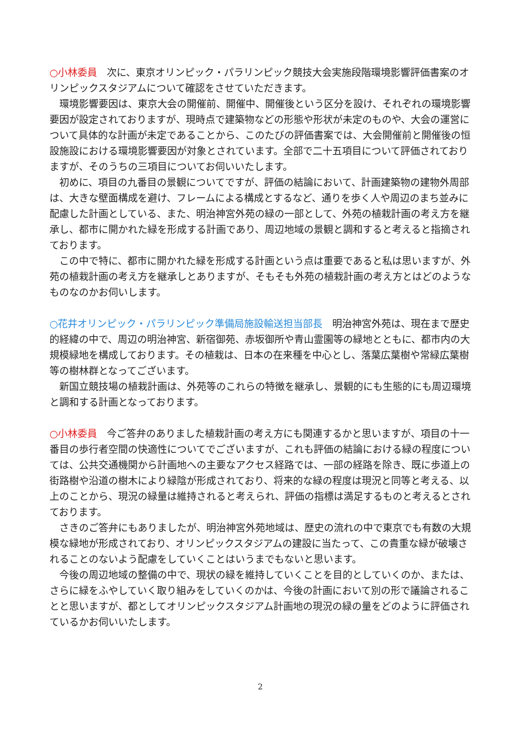○小林委員　次に、東京オリンピック・パラリンピック競技大会実施段階環境影響評価書案のオリンピックスタジアムについて確認をさせていただきます。
環境影響要因は、東京大会の開催前、開催中、開催後という区分を設け、それぞれの環境影響要因が設定されておりますが、現時点で建築物などの形態や形状が未定のものや、大会の運営について具体的な計画が未定であることから、このたびの評価書案では、大会開催前と開催後の恒設施設における環境影響要因が対象とされています。全部で二十五項目について評価されておりますが、そのうちの三項目についてお伺いいたします。
初めに、項目の九番目の景観についてですが、評価の結論において、計画建築物の建物外周部は、大きな壁面構成を避け、フレームによる構成とするなど、通りを歩く人や周辺のまち並みに配慮した計画としている、また、明治神宮外苑の緑の一部として、外苑の植栽計画の考え方を継承し、都市に開かれた緑を形成する計画であり、周辺地域の景観と調和すると考えると指摘されております。
この中で特に、都市に開かれた緑を形成する計画という点は重要であると私は思いますが、外苑の植栽計画の考え方を継承しとありますが、そもそも外苑の植栽計画の考え方とはどのようなものなのかお伺いします。
○花井オリンピック・パラリンピック準備局施設輸送担当部長　明治神宮外苑は、現在まで歴史的経緯の中で、周辺の明治神宮、新宿御苑、赤坂御所や青山霊園等の緑地とともに、都市内の大規模緑地を構成しております。その植栽は、日本の在来種を中心とし、落葉広葉樹や常緑広葉樹等の樹林群となってございます。
新国立競技場の植栽計画は、外苑等のこれらの特徴を継承し、景観的にも生態的にも周辺環境と調和する計画となっております。
○小林委員　今ご答弁のありました植栽計画の考え方にも関連するかと思いますが、項目の十一番目の歩行者空間の快適性についてでございますが、これも評価の結論における緑の程度については、公共交通機関から計画地への主要なアクセス経路では、一部の経路を除き、既に歩道上の街路樹や沿道の樹木により緑陰が形成されており、将来的な緑の程度は現況と同等と考える、以上のことから、現況の緑量は維持されると考えられ、評価の指標は満足するものと考えるとされております。
さきのご答弁にもありましたが、明治神宮外苑地域は、歴史の流れの中で東京でも有数の大規模な緑地が形成されており、オリンピックスタジアムの建設に当たって、この貴重な緑が破壊されることのないよう配慮をしていくことはいうまでもないと思います。
今後の周辺地域の整備の中で、現状の緑を維持していくことを目的としていくのか、または、さらに緑をふやしていく取り組みをしていくのかは、今後の計画において別の形で議論されることと思いますが、都としてオリンピックスタジアム計画地の現況の緑の量をどのように評価されているかお伺いいたします。
2